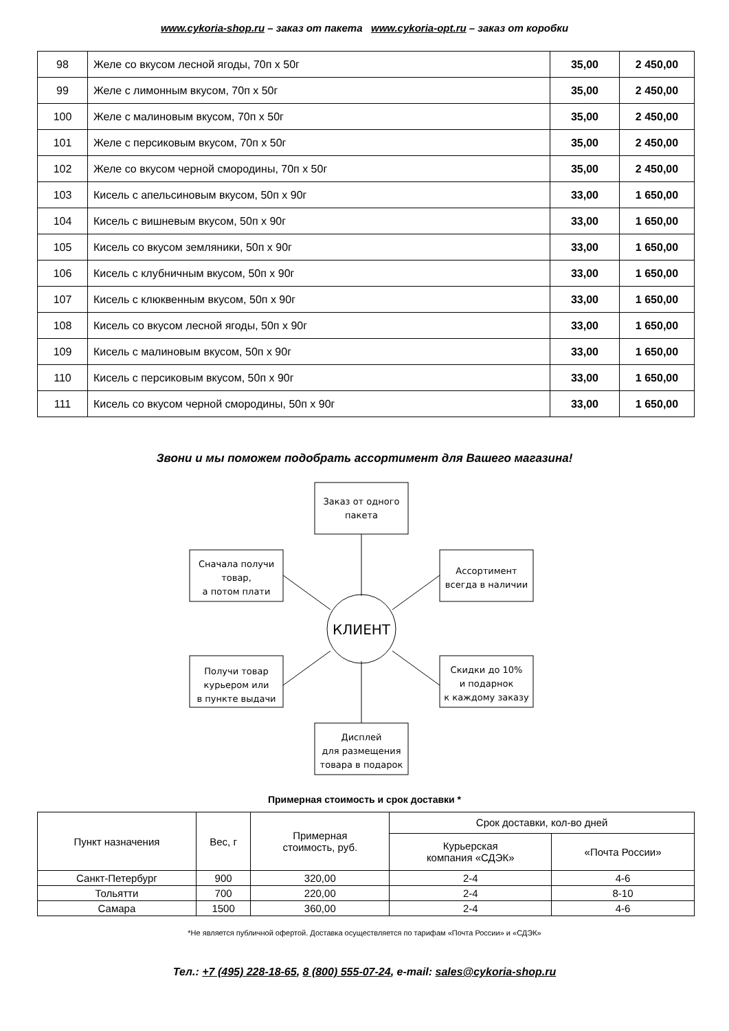www.cykoria-shop.ru – заказ от пакета www.cykoria-opt.ru – заказ от коробки
| 98 | Желе со вкусом лесной ягоды, 70п х 50г | 35,00 | 2 450,00 |
| 99 | Желе с лимонным вкусом, 70п х 50г | 35,00 | 2 450,00 |
| 100 | Желе с малиновым вкусом, 70п х 50г | 35,00 | 2 450,00 |
| 101 | Желе с персиковым вкусом, 70п х 50г | 35,00 | 2 450,00 |
| 102 | Желе со вкусом черной смородины, 70п х 50г | 35,00 | 2 450,00 |
| 103 | Кисель с апельсиновым вкусом, 50п х 90г | 33,00 | 1 650,00 |
| 104 | Кисель с вишневым вкусом, 50п х 90г | 33,00 | 1 650,00 |
| 105 | Кисель со вкусом земляники, 50п х 90г | 33,00 | 1 650,00 |
| 106 | Кисель с клубничным вкусом, 50п х 90г | 33,00 | 1 650,00 |
| 107 | Кисель с клюквенным вкусом, 50п х 90г | 33,00 | 1 650,00 |
| 108 | Кисель со вкусом лесной ягоды, 50п х 90г | 33,00 | 1 650,00 |
| 109 | Кисель с малиновым вкусом, 50п х 90г | 33,00 | 1 650,00 |
| 110 | Кисель с персиковым вкусом, 50п х 90г | 33,00 | 1 650,00 |
| 111 | Кисель со вкусом черной смородины, 50п х 90г | 33,00 | 1 650,00 |
Звони и мы поможем подобрать ассортимент для Вашего магазина!
Заказ от одного
пакета
Сначала получи
товар,
а потом плати
Ассортимент
всегда в наличии
КЛИЕНТ
Получи товар
курьером или
в пункте выдачи
Скидки до 10%
и подарнок
к каждому заказу
Дисплей
для размещения
товара в подарок
Примерная стоимость и срок доставки *
| Пункт назначения | Вес, г | Примерная стоимость, руб. | Срок доставки, кол-во дней | |
| --- | --- | --- | --- | --- |
| | | | Курьерская компания «СДЭК» | «Почта России» |
| Санкт-Петербург | 900 | 320,00 | 2-4 | 4-6 |
| Тольятти | 700 | 220,00 | 2-4 | 8-10 |
| Самара | 1500 | 360,00 | 2-4 | 4-6 |
*Не является публичной офертой. Доставка осуществляется по тарифам «Почта России» и «СДЭК»
Тел.: +7 (495) 228-18-65, 8 (800) 555-07-24, e-mail: sales@cykoria-shop.ru